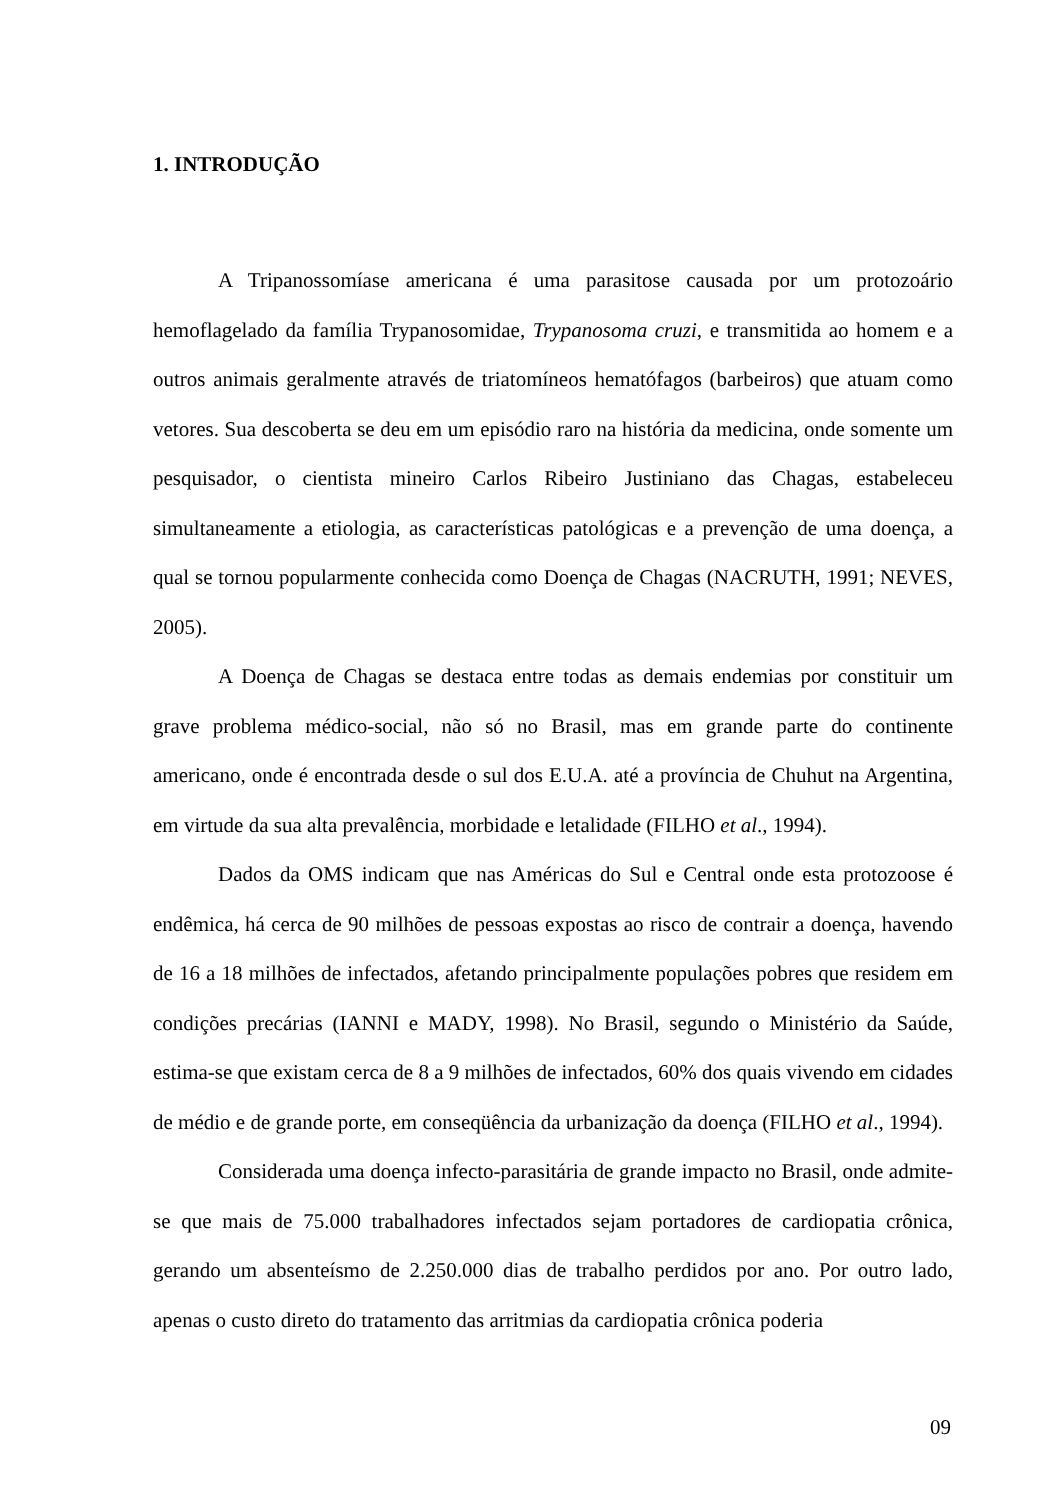1. INTRODUÇÃO
A Tripanossomíase americana é uma parasitose causada por um protozoário hemoflagelado da família Trypanosomidae, Trypanosoma cruzi, e transmitida ao homem e a outros animais geralmente através de triatomíneos hematófagos (barbeiros) que atuam como vetores. Sua descoberta se deu em um episódio raro na história da medicina, onde somente um pesquisador, o cientista mineiro Carlos Ribeiro Justiniano das Chagas, estabeleceu simultaneamente a etiologia, as características patológicas e a prevenção de uma doença, a qual se tornou popularmente conhecida como Doença de Chagas (NACRUTH, 1991; NEVES, 2005).
A Doença de Chagas se destaca entre todas as demais endemias por constituir um grave problema médico-social, não só no Brasil, mas em grande parte do continente americano, onde é encontrada desde o sul dos E.U.A. até a província de Chuhut na Argentina, em virtude da sua alta prevalência, morbidade e letalidade (FILHO et al., 1994).
Dados da OMS indicam que nas Américas do Sul e Central onde esta protozoose é endêmica, há cerca de 90 milhões de pessoas expostas ao risco de contrair a doença, havendo de 16 a 18 milhões de infectados, afetando principalmente populações pobres que residem em condições precárias (IANNI e MADY, 1998). No Brasil, segundo o Ministério da Saúde, estima-se que existam cerca de 8 a 9 milhões de infectados, 60% dos quais vivendo em cidades de médio e de grande porte, em conseqüência da urbanização da doença (FILHO et al., 1994).
Considerada uma doença infecto-parasitária de grande impacto no Brasil, onde admite-se que mais de 75.000 trabalhadores infectados sejam portadores de cardiopatia crônica, gerando um absenteísmo de 2.250.000 dias de trabalho perdidos por ano. Por outro lado, apenas o custo direto do tratamento das arritmias da cardiopatia crônica poderia
09